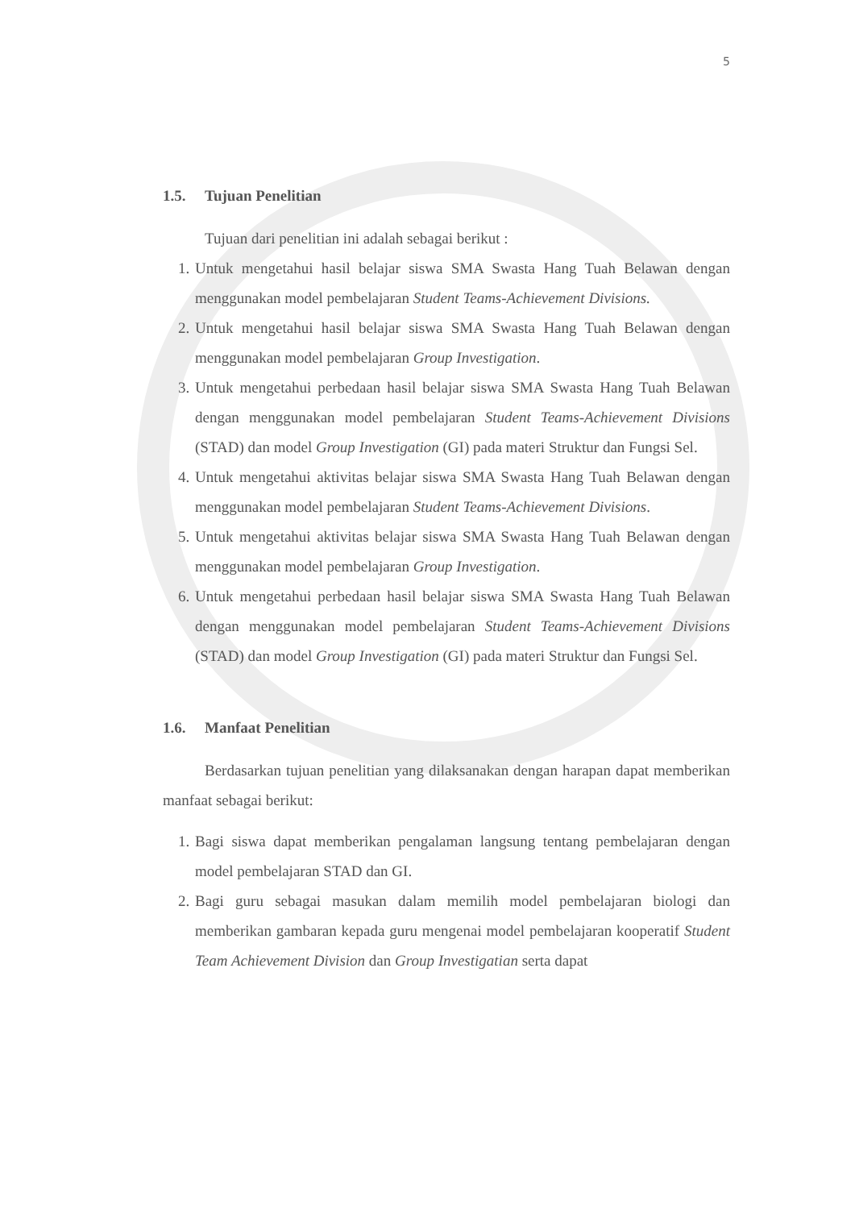5
1.5. Tujuan Penelitian
Tujuan dari penelitian ini adalah sebagai berikut :
1. Untuk mengetahui hasil belajar siswa SMA Swasta Hang Tuah Belawan dengan menggunakan model pembelajaran Student Teams-Achievement Divisions.
2. Untuk mengetahui hasil belajar siswa SMA Swasta Hang Tuah Belawan dengan menggunakan model pembelajaran Group Investigation.
3. Untuk mengetahui perbedaan hasil belajar siswa SMA Swasta Hang Tuah Belawan dengan menggunakan model pembelajaran Student Teams-Achievement Divisions (STAD) dan model Group Investigation (GI) pada materi Struktur dan Fungsi Sel.
4. Untuk mengetahui aktivitas belajar siswa SMA Swasta Hang Tuah Belawan dengan menggunakan model pembelajaran Student Teams-Achievement Divisions.
5. Untuk mengetahui aktivitas belajar siswa SMA Swasta Hang Tuah Belawan dengan menggunakan model pembelajaran Group Investigation.
6. Untuk mengetahui perbedaan hasil belajar siswa SMA Swasta Hang Tuah Belawan dengan menggunakan model pembelajaran Student Teams-Achievement Divisions (STAD) dan model Group Investigation (GI) pada materi Struktur dan Fungsi Sel.
1.6. Manfaat Penelitian
Berdasarkan tujuan penelitian yang dilaksanakan dengan harapan dapat memberikan manfaat sebagai berikut:
1. Bagi siswa dapat memberikan pengalaman langsung tentang pembelajaran dengan model pembelajaran STAD dan GI.
2. Bagi guru sebagai masukan dalam memilih model pembelajaran biologi dan memberikan gambaran kepada guru mengenai model pembelajaran kooperatif Student Team Achievement Division dan Group Investigatian serta dapat